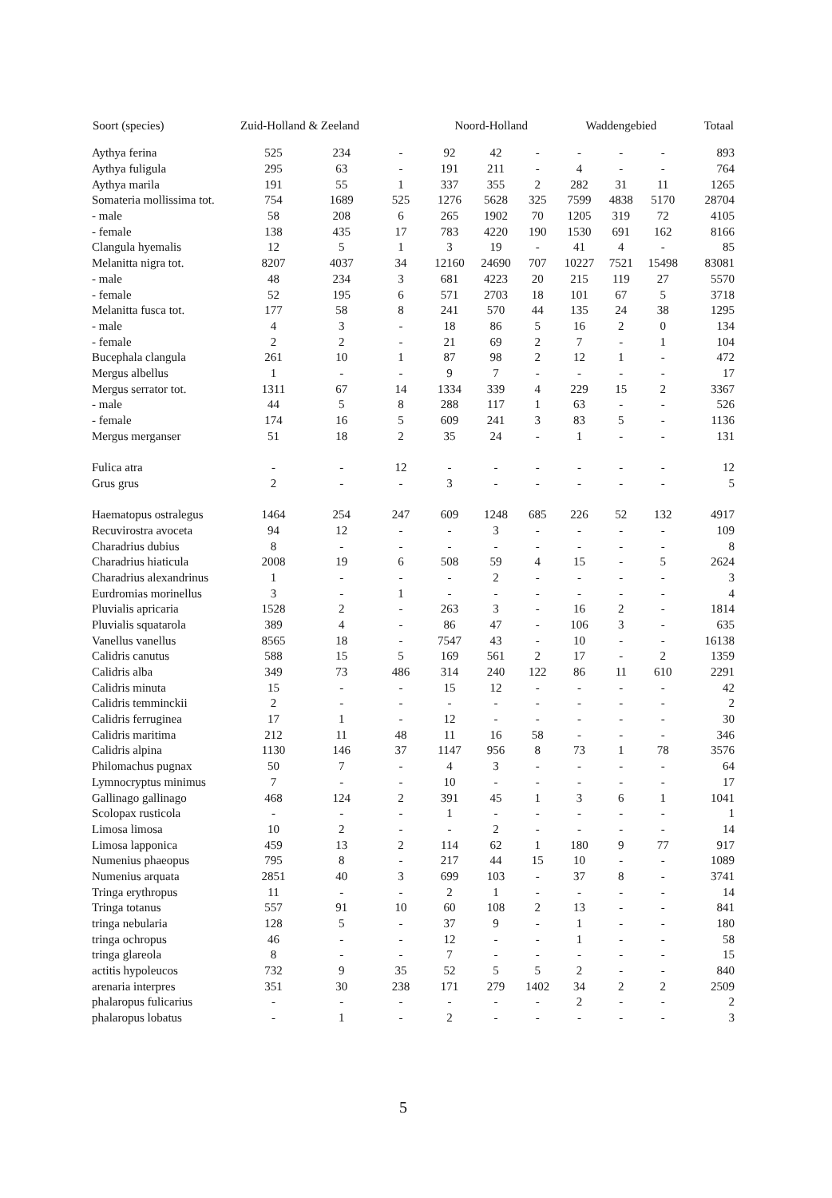| Soort (species) | Zuid-Holland & Zeeland | | | Noord-Holland | | | Waddengebied | | | Totaal |
| --- | --- | --- | --- | --- | --- | --- | --- | --- | --- | --- |
| Aythya ferina | 525 | 234 | - | 92 | 42 | - | - | - | - | 893 |
| Aythya fuligula | 295 | 63 | - | 191 | 211 | - | 4 | - | - | 764 |
| Aythya marila | 191 | 55 | 1 | 337 | 355 | 2 | 282 | 31 | 11 | 1265 |
| Somateria mollissima tot. | 754 | 1689 | 525 | 1276 | 5628 | 325 | 7599 | 4838 | 5170 | 28704 |
| - male | 58 | 208 | 6 | 265 | 1902 | 70 | 1205 | 319 | 72 | 4105 |
| - female | 138 | 435 | 17 | 783 | 4220 | 190 | 1530 | 691 | 162 | 8166 |
| Clangula hyemalis | 12 | 5 | 1 | 3 | 19 | - | 41 | 4 | - | 85 |
| Melanitta nigra tot. | 8207 | 4037 | 34 | 12160 | 24690 | 707 | 10227 | 7521 | 15498 | 83081 |
| - male | 48 | 234 | 3 | 681 | 4223 | 20 | 215 | 119 | 27 | 5570 |
| - female | 52 | 195 | 6 | 571 | 2703 | 18 | 101 | 67 | 5 | 3718 |
| Melanitta fusca tot. | 177 | 58 | 8 | 241 | 570 | 44 | 135 | 24 | 38 | 1295 |
| - male | 4 | 3 | - | 18 | 86 | 5 | 16 | 2 | 0 | 134 |
| - female | 2 | 2 | - | 21 | 69 | 2 | 7 | - | 1 | 104 |
| Bucephala clangula | 261 | 10 | 1 | 87 | 98 | 2 | 12 | 1 | - | 472 |
| Mergus albellus | 1 | - | - | 9 | 7 | - | - | - | - | 17 |
| Mergus serrator tot. | 1311 | 67 | 14 | 1334 | 339 | 4 | 229 | 15 | 2 | 3367 |
| - male | 44 | 5 | 8 | 288 | 117 | 1 | 63 | - | - | 526 |
| - female | 174 | 16 | 5 | 609 | 241 | 3 | 83 | 5 | - | 1136 |
| Mergus merganser | 51 | 18 | 2 | 35 | 24 | - | 1 | - | - | 131 |
| Fulica atra | - | - | 12 | - | - | - | - | - | - | 12 |
| Grus grus | 2 | - | - | 3 | - | - | - | - | - | 5 |
| Haematopus ostralegus | 1464 | 254 | 247 | 609 | 1248 | 685 | 226 | 52 | 132 | 4917 |
| Recuvirostra avoceta | 94 | 12 | - | - | 3 | - | - | - | - | 109 |
| Charadrius dubius | 8 | - | - | - | - | - | - | - | - | 8 |
| Charadrius hiaticula | 2008 | 19 | 6 | 508 | 59 | 4 | 15 | - | 5 | 2624 |
| Charadrius alexandrinus | 1 | - | - | - | 2 | - | - | - | - | 3 |
| Eurdromias morinellus | 3 | - | 1 | - | - | - | - | - | - | 4 |
| Pluvialis apricaria | 1528 | 2 | - | 263 | 3 | - | 16 | 2 | - | 1814 |
| Pluvialis squatarola | 389 | 4 | - | 86 | 47 | - | 106 | 3 | - | 635 |
| Vanellus vanellus | 8565 | 18 | - | 7547 | 43 | - | 10 | - | - | 16138 |
| Calidris canutus | 588 | 15 | 5 | 169 | 561 | 2 | 17 | - | 2 | 1359 |
| Calidris alba | 349 | 73 | 486 | 314 | 240 | 122 | 86 | 11 | 610 | 2291 |
| Calidris minuta | 15 | - | - | 15 | 12 | - | - | - | - | 42 |
| Calidris temminckii | 2 | - | - | - | - | - | - | - | - | 2 |
| Calidris ferruginea | 17 | 1 | - | 12 | - | - | - | - | - | 30 |
| Calidris maritima | 212 | 11 | 48 | 11 | 16 | 58 | - | - | - | 346 |
| Calidris alpina | 1130 | 146 | 37 | 1147 | 956 | 8 | 73 | 1 | 78 | 3576 |
| Philomachus pugnax | 50 | 7 | - | 4 | 3 | - | - | - | - | 64 |
| Lymnocryptus minimus | 7 | - | - | 10 | - | - | - | - | - | 17 |
| Gallinago gallinago | 468 | 124 | 2 | 391 | 45 | 1 | 3 | 6 | 1 | 1041 |
| Scolopax rusticola | - | - | - | 1 | - | - | - | - | - | 1 |
| Limosa limosa | 10 | 2 | - | - | 2 | - | - | - | - | 14 |
| Limosa lapponica | 459 | 13 | 2 | 114 | 62 | 1 | 180 | 9 | 77 | 917 |
| Numenius phaeopus | 795 | 8 | - | 217 | 44 | 15 | 10 | - | - | 1089 |
| Numenius arquata | 2851 | 40 | 3 | 699 | 103 | - | 37 | 8 | - | 3741 |
| Tringa erythropus | 11 | - | - | 2 | 1 | - | - | - | - | 14 |
| Tringa totanus | 557 | 91 | 10 | 60 | 108 | 2 | 13 | - | - | 841 |
| tringa nebularia | 128 | 5 | - | 37 | 9 | - | 1 | - | - | 180 |
| tringa ochropus | 46 | - | - | 12 | - | - | 1 | - | - | 58 |
| tringa glareola | 8 | - | - | 7 | - | - | - | - | - | 15 |
| actitis hypoleucos | 732 | 9 | 35 | 52 | 5 | 5 | 2 | - | - | 840 |
| arenaria interpres | 351 | 30 | 238 | 171 | 279 | 1402 | 34 | 2 | 2 | 2509 |
| phalaropus fulicarius | - | - | - | - | - | - | 2 | - | - | 2 |
| phalaropus lobatus | - | 1 | - | 2 | - | - | - | - | - | 3 |
5